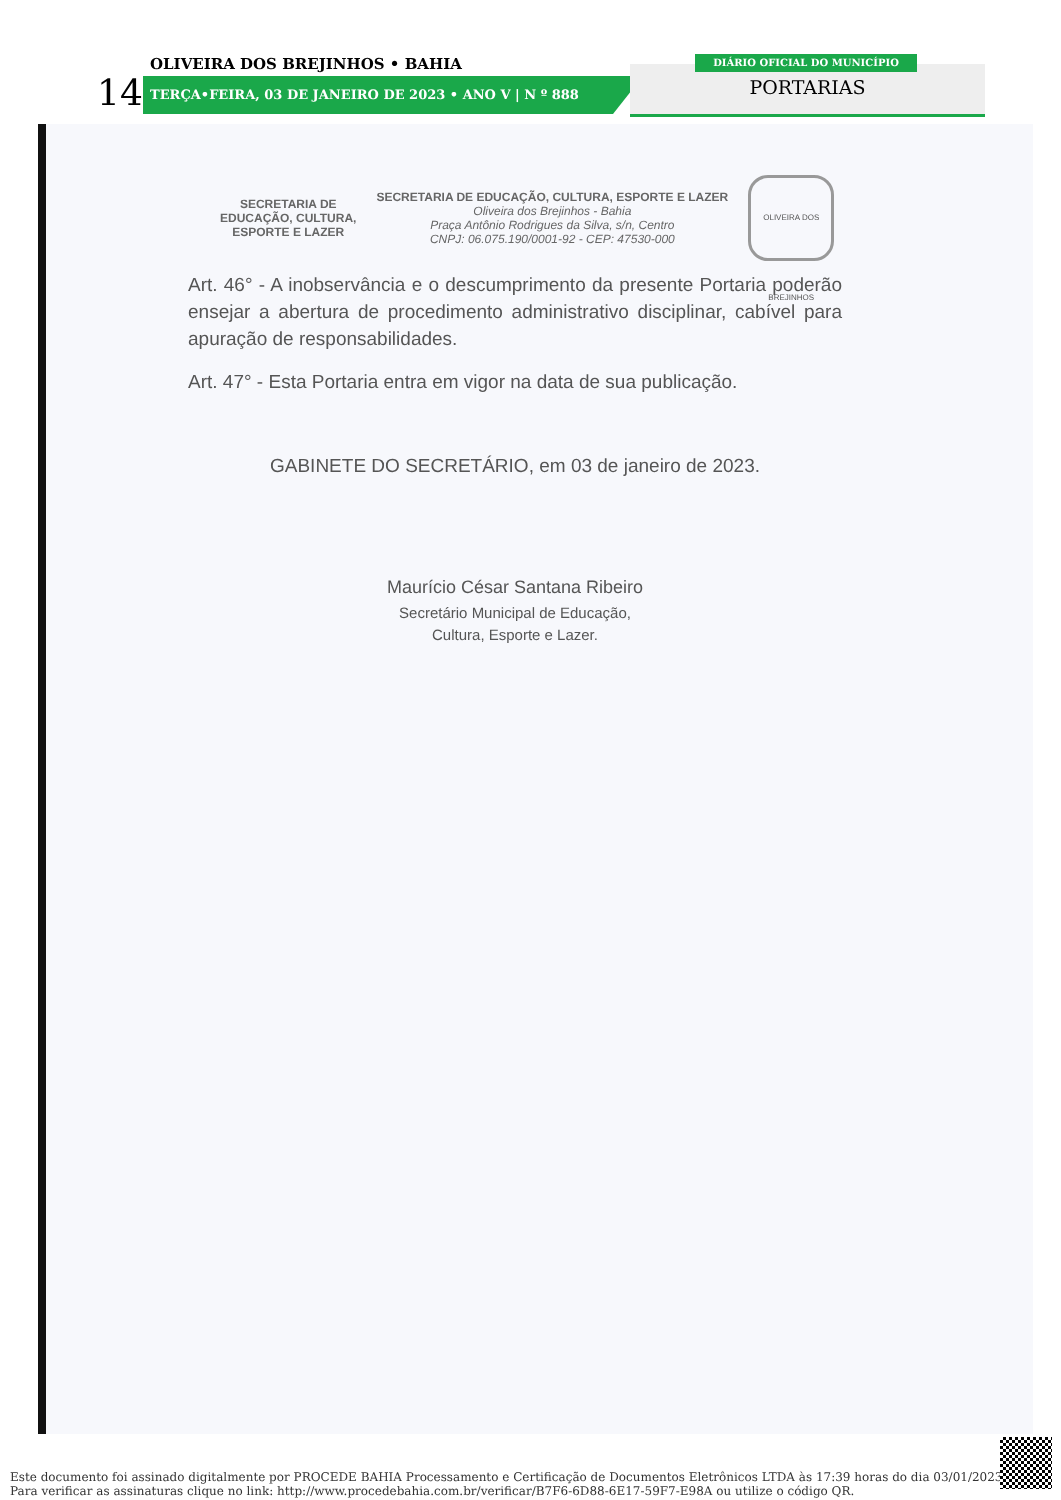OLIVEIRA DOS BREJINHOS • BAHIA
14 TERÇA•FEIRA, 03 DE JANEIRO DE 2023 • ANO V | N º 888
DIÁRIO OFICIAL DO MUNICÍPIO
PORTARIAS
SECRETARIA DE
EDUCAÇÃO, CULTURA,
ESPORTE E LAZER
SECRETARIA DE EDUCAÇÃO, CULTURA, ESPORTE E LAZER
Oliveira dos Brejinhos - Bahia
Praça Antônio Rodrigues da Silva, s/n, Centro
CNPJ: 06.075.190/0001-92 - CEP: 47530-000
OLIVEIRA DOS BREJINHOS
Art. 46° - A inobservância e o descumprimento da presente Portaria poderão ensejar a abertura de procedimento administrativo disciplinar, cabível para apuração de responsabilidades.
Art. 47° - Esta Portaria entra em vigor na data de sua publicação.
GABINETE DO SECRETÁRIO, em 03 de janeiro de 2023.
Maurício César Santana Ribeiro
Secretário Municipal de Educação,
Cultura, Esporte e Lazer.
Este documento foi assinado digitalmente por PROCEDE BAHIA Processamento e Certificação de Documentos Eletrônicos LTDA às 17:39 horas do dia 03/01/2023.
Para verificar as assinaturas clique no link: http://www.procedebahia.com.br/verificar/B7F6-6D88-6E17-59F7-E98A ou utilize o código QR.